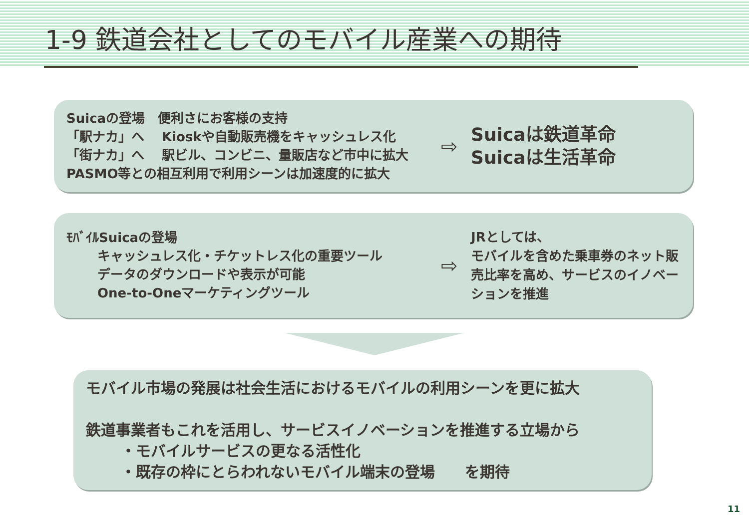1-9 鉄道会社としてのモバイル産業への期待
Suicaの登場　便利さにお客様の支持
「駅ナカ」へ　 Kioskや自動販売機をキャッシュレス化
「街ナカ」へ　 駅ビル、コンビニ、量販店など市中に拡大
PASMO等との相互利用で利用シーンは加速度的に拡大
⇨
Suicaは鉄道革命
Suicaは生活革命
ﾓﾊﾞｲﾙSuicaの登場
キャッシュレス化・チケットレス化の重要ツール
データのダウンロードや表示が可能
One-to-Oneマーケティングツール
⇨
JRとしては、
モバイルを含めた乗車券のネット販売比率を高め、サービスのイノベーションを推進
モバイル市場の発展は社会生活におけるモバイルの利用シーンを更に拡大
鉄道事業者もこれを活用し、サービスイノベーションを推進する立場から
・モバイルサービスの更なる活性化
・既存の枠にとらわれないモバイル端末の登場　　を期待
11